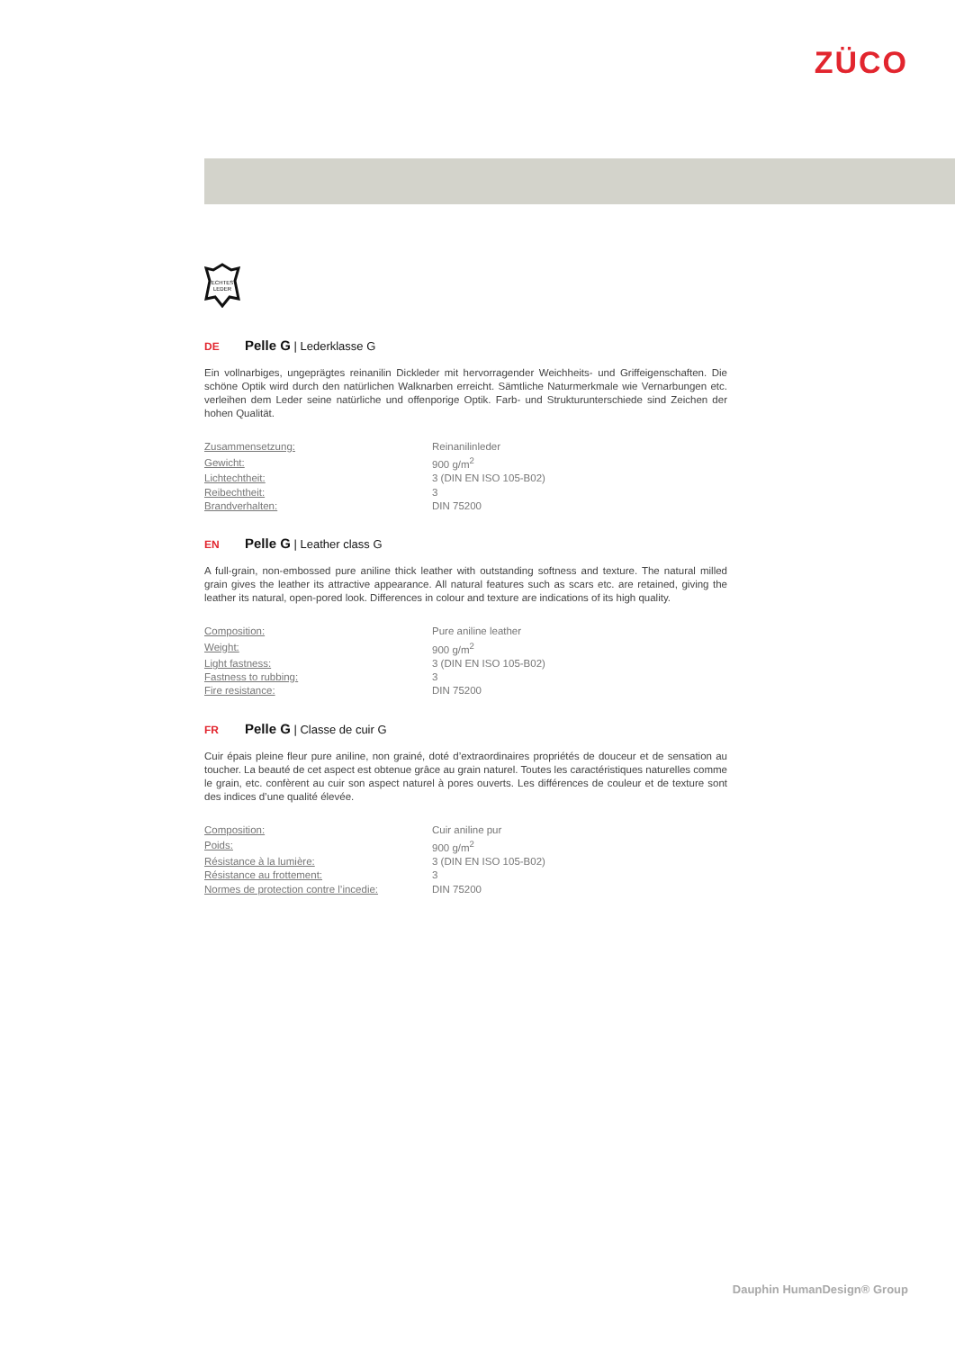ZÜCO
ECHTES
LEDER
DE Pelle G | Lederklasse G
Ein vollnarbiges, ungeprägtes reinanilin Dickleder mit hervorragender Weichheits- und Griffeigenschaften. Die schöne Optik wird durch den natürlichen Walknarben erreicht. Sämtliche Naturmerkmale wie Vernarbungen etc. verleihen dem Leder seine natürliche und offenporige Optik. Farb- und Strukturunterschiede sind Zeichen der hohen Qualität.
| Zusammensetzung: | Reinanilinleder |
| Gewicht: | 900 g/m<sup>2</sup> |
| Lichtechtheit: | 3 (DIN EN ISO 105-B02) |
| Reibechtheit: | 3 |
| Brandverhalten: | DIN 75200 |
EN Pelle G | Leather class G
A full-grain, non-embossed pure aniline thick leather with outstanding softness and texture. The natural milled grain gives the leather its attractive appearance. All natural features such as scars etc. are retained, giving the leather its natural, open-pored look. Differences in colour and texture are indications of its high quality.
| Composition: | Pure aniline leather |
| Weight: | 900 g/m<sup>2</sup> |
| Light fastness: | 3 (DIN EN ISO 105-B02) |
| Fastness to rubbing: | 3 |
| Fire resistance: | DIN 75200 |
FR Pelle G | Classe de cuir G
Cuir épais pleine fleur pure aniline, non grainé, doté d’extraordinaires propriétés de douceur et de sensation au toucher. La beauté de cet aspect est obtenue grâce au grain naturel. Toutes les caractéristiques naturelles comme le grain, etc. confèrent au cuir son aspect naturel à pores ouverts. Les différences de couleur et de texture sont des indices d’une qualité élevée.
| Composition: | Cuir aniline pur |
| Poids: | 900 g/m<sup>2</sup> |
| Résistance à la lumière: | 3 (DIN EN ISO 105-B02) |
| Résistance au frottement: | 3 |
| Normes de protection contre l’incedie: | DIN 75200 |
Dauphin HumanDesign® Group